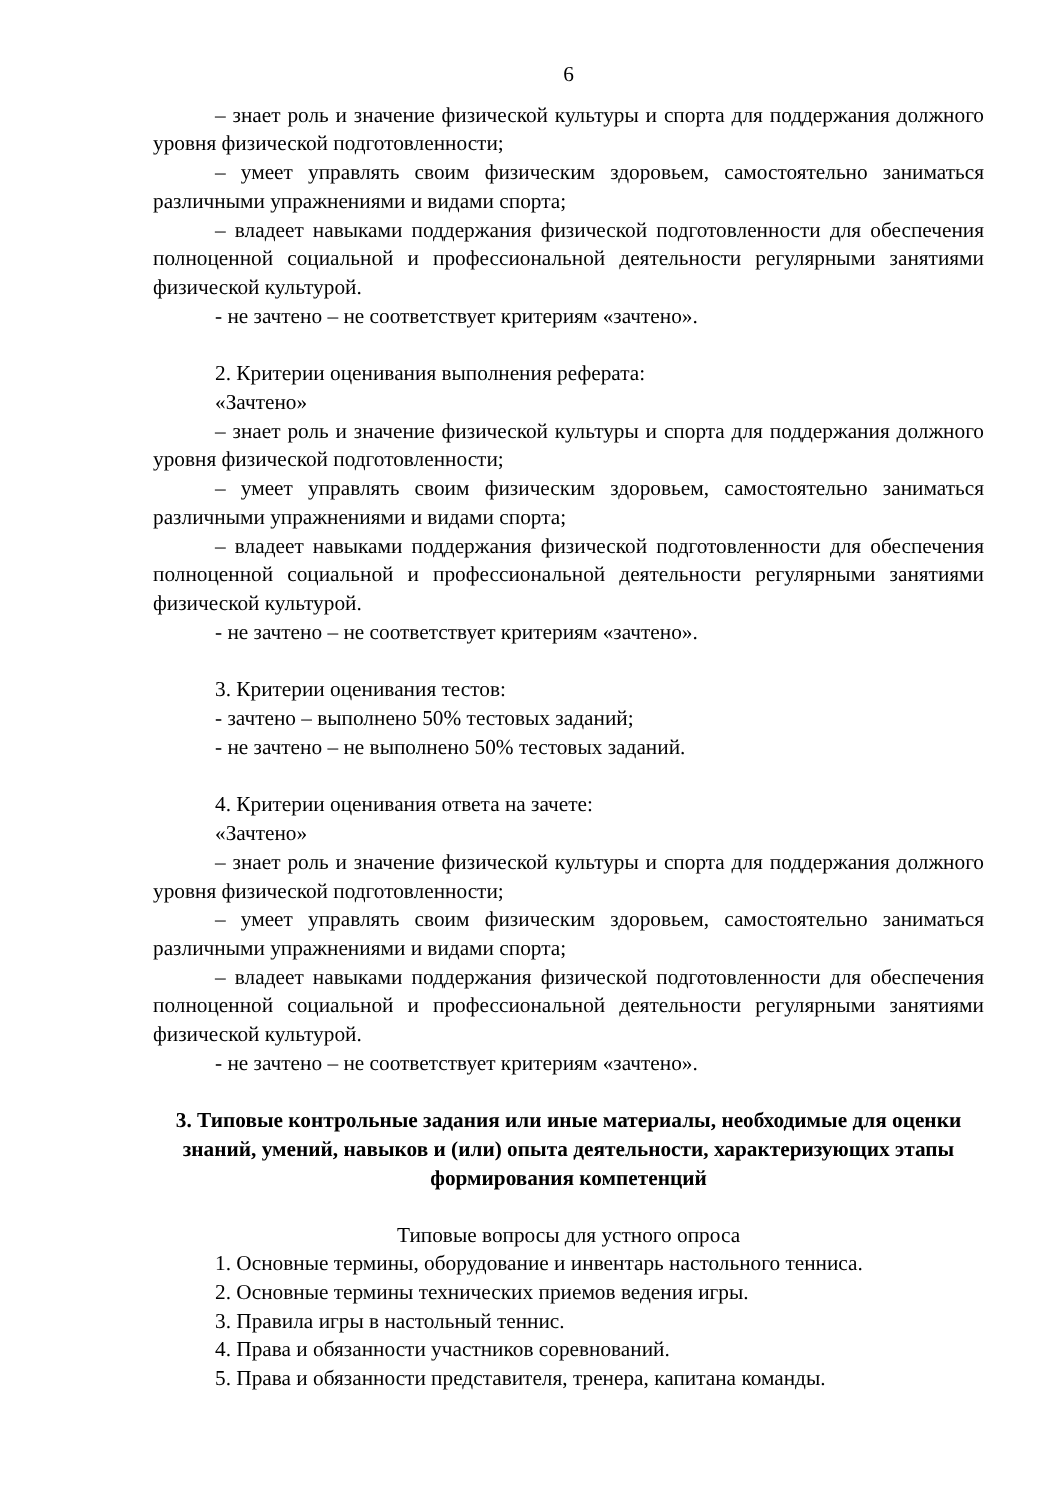6
– знает роль и значение физической культуры и спорта для поддержания должного уровня физической подготовленности;
– умеет управлять своим физическим здоровьем, самостоятельно заниматься различными упражнениями и видами спорта;
– владеет навыками поддержания физической подготовленности для обеспечения полноценной социальной и профессиональной деятельности регулярными занятиями физической культурой.
- не зачтено – не соответствует критериям «зачтено».
2. Критерии оценивания выполнения реферата:
«Зачтено»
– знает роль и значение физической культуры и спорта для поддержания должного уровня физической подготовленности;
– умеет управлять своим физическим здоровьем, самостоятельно заниматься различными упражнениями и видами спорта;
– владеет навыками поддержания физической подготовленности для обеспечения полноценной социальной и профессиональной деятельности регулярными занятиями физической культурой.
- не зачтено – не соответствует критериям «зачтено».
3. Критерии оценивания тестов:
- зачтено – выполнено 50% тестовых заданий;
- не зачтено – не выполнено 50% тестовых заданий.
4. Критерии оценивания ответа на зачете:
«Зачтено»
– знает роль и значение физической культуры и спорта для поддержания должного уровня физической подготовленности;
– умеет управлять своим физическим здоровьем, самостоятельно заниматься различными упражнениями и видами спорта;
– владеет навыками поддержания физической подготовленности для обеспечения полноценной социальной и профессиональной деятельности регулярными занятиями физической культурой.
- не зачтено – не соответствует критериям «зачтено».
3. Типовые контрольные задания или иные материалы, необходимые для оценки знаний, умений, навыков и (или) опыта деятельности, характеризующих этапы формирования компетенций
Типовые вопросы для устного опроса
1. Основные термины, оборудование и инвентарь настольного тенниса.
2. Основные термины технических приемов ведения игры.
3. Правила игры в настольный теннис.
4. Права и обязанности участников соревнований.
5. Права и обязанности представителя, тренера, капитана команды.